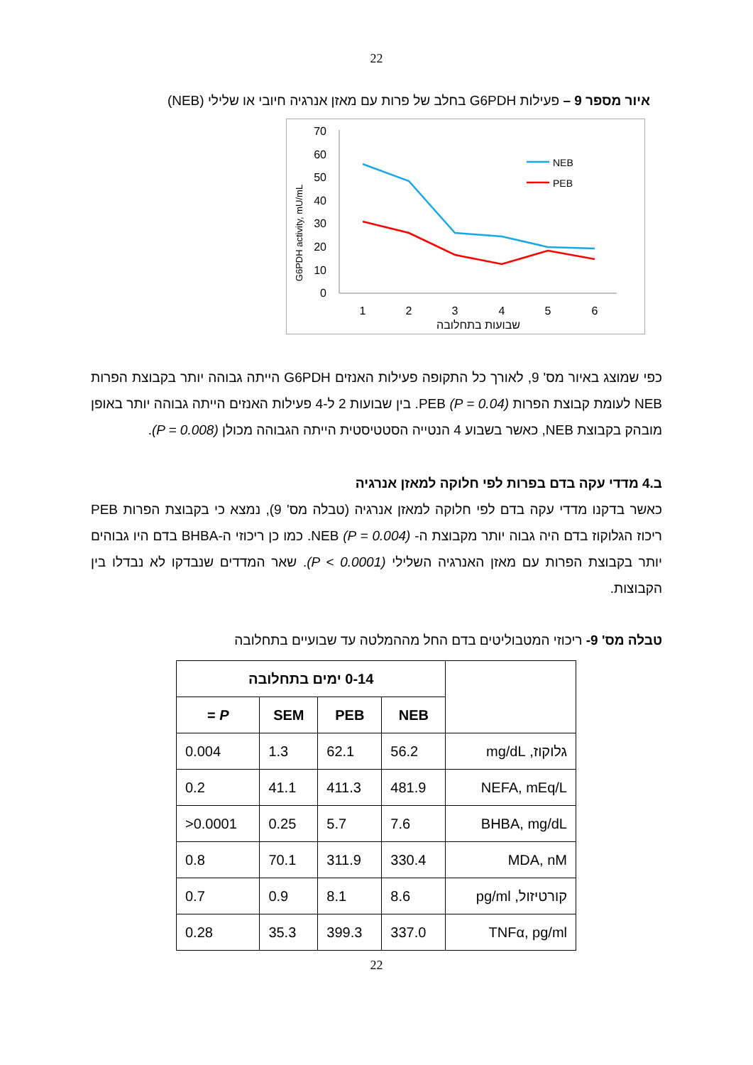22
איור מספר 9 – פעילות G6PDH בחלב של פרות עם מאזן אנרגיה חיובי או שלילי (NEB)
G6PDH activity, mU/mL
0
10
20
30
40
50
60
70
1
2
3
4
5
6
שבועות בתחלובה
NEB
PEB
כפי שמוצג באיור מס' 9, לאורך כל התקופה פעילות האנזים G6PDH הייתה גבוהה יותר בקבוצת הפרות NEB לעומת קבוצת הפרות PEB (P = 0.04). בין שבועות 2 ל-4 פעילות האנזים הייתה גבוהה יותר באופן מובהק בקבוצת NEB, כאשר בשבוע 4 הנטייה הסטטיסטית הייתה הגבוהה מכולן (P = 0.008).
ב.4 מדדי עקה בדם בפרות לפי חלוקה למאזן אנרגיה
כאשר בדקנו מדדי עקה בדם לפי חלוקה למאזן אנרגיה (טבלה מס' 9), נמצא כי בקבוצת הפרות PEB ריכוז הגלוקוז בדם היה גבוה יותר מקבוצת ה- NEB (P = 0.004). כמו כן ריכוזי ה-BHBA בדם היו גבוהים יותר בקבוצת הפרות עם מאזן האנרגיה השלילי (P < 0.0001). שאר המדדים שנבדקו לא נבדלו בין הקבוצות.
טבלה מס' 9- ריכוזי המטבוליטים בדם החל מההמלטה עד שבועיים בתחלובה
| | 0-14 ימים בתחלובה | | | |
| --- | --- | --- | --- | --- |
| | NEB | PEB | SEM | P = |
| גלוקוז, mg/dL | 56.2 | 62.1 | 1.3 | 0.004 |
| NEFA, mEq/L | 481.9 | 411.3 | 41.1 | 0.2 |
| BHBA, mg/dL | 7.6 | 5.7 | 0.25 | >0.0001 |
| MDA, nM | 330.4 | 311.9 | 70.1 | 0.8 |
| קורטיזול, pg/ml | 8.6 | 8.1 | 0.9 | 0.7 |
| TNFα, pg/ml | 337.0 | 399.3 | 35.3 | 0.28 |
22